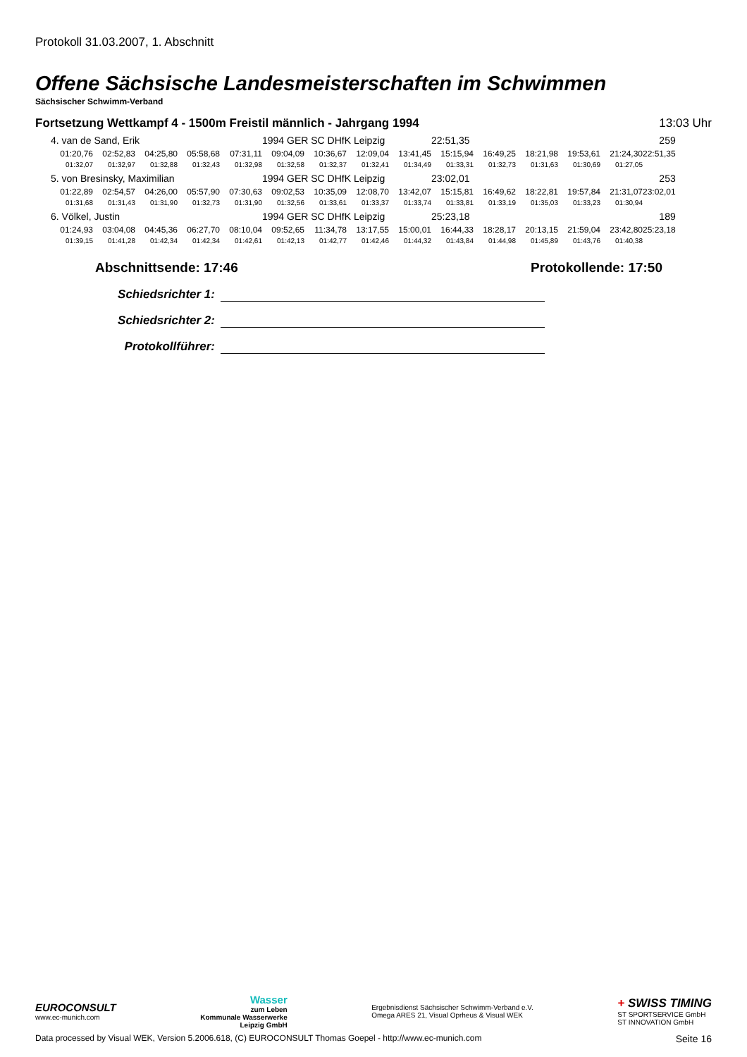Protokoll 31.03.2007, 1. Abschnitt
Offene Sächsische Landesmeisterschaften im Schwimmen
Sächsischer Schwimm-Verband
Fortsetzung Wettkampf 4 - 1500m Freistil männlich - Jahrgang 1994 13:03 Uhr
| 4. van de Sand, Erik | | | | | 1994 GER SC DHfK Leipzig | | | | 22:51,35 | | | | 259 | | |
| 01:20,76 | 02:52,83 | 04:25,80 | 05:58,68 | 07:31,11 | 09:04,09 | 10:36,67 | 12:09,04 | 13:41,45 | 15:15,94 | 16:49,25 | 18:21,98 | 19:53,61 | 21:24,30 | 22:51,35 | |
| 01:32,07 | 01:32,97 | 01:32,88 | 01:32,43 | 01:32,98 | 01:32,58 | 01:32,37 | 01:32,41 | 01:34,49 | 01:33,31 | 01:32,73 | 01:31,63 | 01:30,69 | 01:27,05 | | |
| 5. von Bresinsky, Maximilian | | | | | 1994 GER SC DHfK Leipzig | | | | 23:02,01 | | | | 253 | | |
| 01:22,89 | 02:54,57 | 04:26,00 | 05:57,90 | 07:30,63 | 09:02,53 | 10:35,09 | 12:08,70 | 13:42,07 | 15:15,81 | 16:49,62 | 18:22,81 | 19:57,84 | 21:31,07 | 23:02,01 | |
| 01:31,68 | 01:31,43 | 01:31,90 | 01:32,73 | 01:31,90 | 01:32,56 | 01:33,61 | 01:33,37 | 01:33,74 | 01:33,81 | 01:33,19 | 01:35,03 | 01:33,23 | 01:30,94 | | |
| 6. Völkel, Justin | | | | | 1994 GER SC DHfK Leipzig | | | | 25:23,18 | | | | 189 | | |
| 01:24,93 | 03:04,08 | 04:45,36 | 06:27,70 | 08:10,04 | 09:52,65 | 11:34,78 | 13:17,55 | 15:00,01 | 16:44,33 | 18:28,17 | 20:13,15 | 21:59,04 | 23:42,80 | 25:23,18 | |
| 01:39,15 | 01:41,28 | 01:42,34 | 01:42,34 | 01:42,61 | 01:42,13 | 01:42,77 | 01:42,46 | 01:44,32 | 01:43,84 | 01:44,98 | 01:45,89 | 01:43,76 | 01:40,38 | | |
Abschnittsende: 17:46 Protokollende: 17:50
Schiedsrichter 1:
Schiedsrichter 2:
Protokollführer:
EUROCONSULT
www.ec-munich.com
Wasser
zum Leben
Kommunale Wasserwerke
Leipzig GmbH
Ergebnisdienst Sächsischer Schwimm-Verband e.V.
Omega ARES 21, Visual Oprheus & Visual WEK
+ SWISS TIMING
ST SPORTSERVICE GmbH
ST INNOVATION GmbH
Data processed by Visual WEK, Version 5.2006.618, (C) EUROCONSULT Thomas Goepel - http://www.ec-munich.com Seite 16